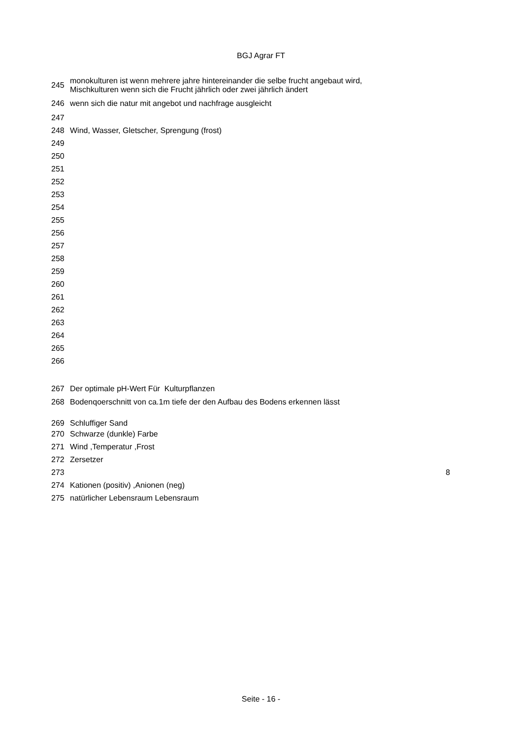BGJ Agrar FT
| 245 | monokulturen ist wenn mehrere jahre hintereinander die selbe frucht angebaut wird, Mischkulturen wenn sich die Frucht jährlich oder zwei jährlich ändert | |
| 246 | wenn sich die natur mit angebot und nachfrage ausgleicht | |
| 247 | | |
| 248 | Wind, Wasser, Gletscher, Sprengung (frost) | |
| 249 | | |
| 250 | | |
| 251 | | |
| 252 | | |
| 253 | | |
| 254 | | |
| 255 | | |
| 256 | | |
| 257 | | |
| 258 | | |
| 259 | | |
| 260 | | |
| 261 | | |
| 262 | | |
| 263 | | |
| 264 | | |
| 265 | | |
| 266 | | |
| 267 | Der optimale pH-Wert Für Kulturpflanzen | |
| 268 | Bodenqoerschnitt von ca.1m tiefe der den Aufbau des Bodens erkennen lässt | |
| 269 | Schluffiger Sand | |
| 270 | Schwarze (dunkle) Farbe | |
| 271 | Wind ,Temperatur ,Frost | |
| 272 | Zersetzer | |
| 273 | | 8 |
| 274 | Kationen (positiv) ,Anionen (neg) | |
| 275 | natürlicher Lebensraum Lebensraum | |
Seite - 16 -